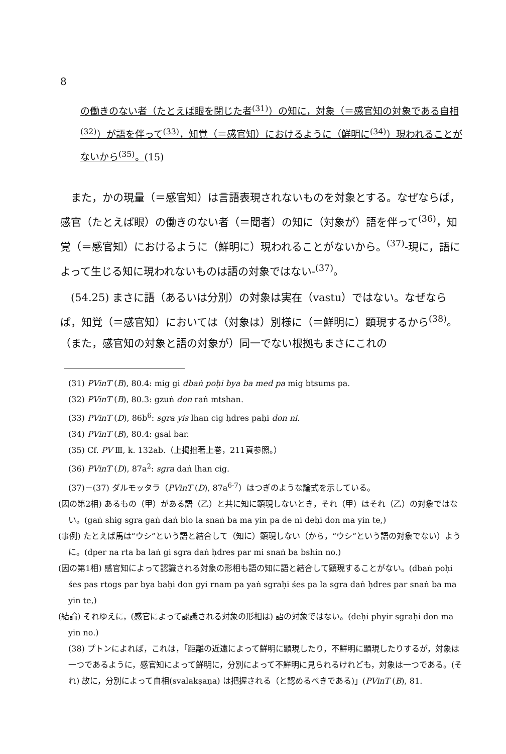8
の働きのない者（たとえば眼を閉じた者<sup>(31)</sup>）の知に，対象（＝感官知の対象である自相<sup>(32)</sup>）が語を伴って<sup>(33)</sup>，知覚（＝感官知）におけるように（鮮明に<sup>(34)</sup>）現われることがないから<sup>(35)</sup>。(15)
また，かの現量（＝感官知）は言語表現されないものを対象とする。なぜならば，感官（たとえば眼）の働きのない者（＝聞者）の知に（対象が）語を伴って<sup>(36)</sup>，知覚（＝感官知）におけるように（鮮明に）現われることがないから。<sup>(37)</sup>-現に，語によって生じる知に現われないものは語の対象ではない-<sup>(37)</sup>。
(54.25) まさに語（あるいは分別）の対象は実在（vastu）ではない。なぜならば，知覚（＝感官知）においては（対象は）別様に（＝鮮明に）顕現するから<sup>(38)</sup>。（また，感官知の対象と語の対象が）同一でない根拠もまさにこれの
(31) PVinT (B), 80.4: mig gi dbaṅ poḥi bya ba med pa mig btsums pa.
(32) PVinT (B), 80.3: gzuṅ don raṅ mtshan.
(33) PVinT (D), 86b<sup>6</sup>: sgra yis lhan cig ḥdres paḥi don ni.
(34) PVinT (B), 80.4: gsal bar.
(35) Cf. PV Ⅲ, k. 132ab.（上掲拙著上巻，211頁参照。）
(36) PVinT (D), 87a<sup>2</sup>: sgra daṅ lhan cig.
(37)－(37) ダルモッタラ（PVinT (D), 87a<sup>6-7</sup>）はつぎのような論式を示している。
(因の第2相) あるもの（甲）がある語（乙）と共に知に顕現しないとき，それ（甲）はそれ（乙）の対象ではない。(gaṅ shig sgra gaṅ daṅ blo la snaṅ ba ma yin pa de ni deḥi don ma yin te,)
(事例) たとえば馬は“ウシ”という語と結合して（知に）顕現しない（から，“ウシ”という語の対象でない）ように。(dper na rta ba laṅ gi sgra daṅ ḥdres par mi snaṅ ba bshin no.)
(因の第1相) 感官知によって認識される対象の形相も語の知に語と結合して顕現することがない。(dbaṅ poḥi śes pas rtogs par bya baḥi don gyi rnam pa yaṅ sgraḥi śes pa la sgra daṅ ḥdres par snaṅ ba ma yin te,)
(結論) それゆえに，(感官によって認識される対象の形相は) 語の対象ではない。(deḥi phyir sgraḥi don ma yin no.)
(38) プトンによれば，これは，「距離の近遠によって鮮明に顕現したり，不鮮明に顕現したりするが，対象は一つであるように，感官知によって鮮明に，分別によって不鮮明に見られるけれども，対象は一つである。(それ) 故に，分別によって自相(svalakṣaṇa) は把握される（と認めるべきである)」(PVinT (B), 81.